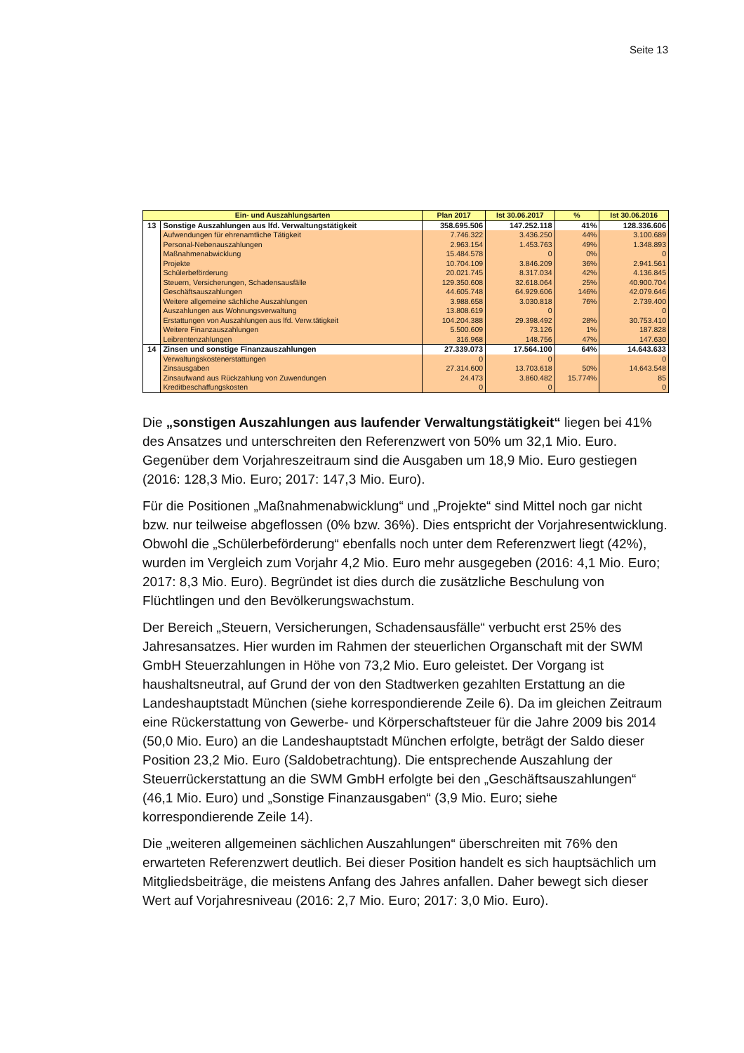Seite 13
| Ein- und Auszahlungsarten | | Plan 2017 | Ist 30.06.2017 | % | Ist 30.06.2016 |
| --- | --- | --- | --- | --- | --- |
| 13 | Sonstige Auszahlungen aus lfd. Verwaltungstätigkeit | 358.695.506 | 147.252.118 | 41% | 128.336.606 |
| | Aufwendungen für ehrenamtliche Tätigkeit | 7.746.322 | 3.436.250 | 44% | 3.100.689 |
| | Personal-Nebenauszahlungen | 2.963.154 | 1.453.763 | 49% | 1.348.893 |
| | Maßnahmenabwicklung | 15.484.578 | 0 | 0% | 0 |
| | Projekte | 10.704.109 | 3.846.209 | 36% | 2.941.561 |
| | Schülerbeförderung | 20.021.745 | 8.317.034 | 42% | 4.136.845 |
| | Steuern, Versicherungen, Schadensausfälle | 129.350.608 | 32.618.064 | 25% | 40.900.704 |
| | Geschäftsauszahlungen | 44.605.748 | 64.929.606 | 146% | 42.079.646 |
| | Weitere allgemeine sächliche Auszahlungen | 3.988.658 | 3.030.818 | 76% | 2.739.400 |
| | Auszahlungen aus Wohnungsverwaltung | 13.808.619 | 0 | | 0 |
| | Erstattungen von Auszahlungen aus lfd. Verw.tätigkeit | 104.204.388 | 29.398.492 | 28% | 30.753.410 |
| | Weitere Finanzauszahlungen | 5.500.609 | 73.126 | 1% | 187.828 |
| | Leibrentenzahlungen | 316.968 | 148.756 | 47% | 147.630 |
| 14 | Zinsen und sonstige Finanzauszahlungen | 27.339.073 | 17.564.100 | 64% | 14.643.633 |
| | Verwaltungskostenerstattungen | 0 | 0 | | 0 |
| | Zinsausgaben | 27.314.600 | 13.703.618 | 50% | 14.643.548 |
| | Zinsaufwand aus Rückzahlung von Zuwendungen | 24.473 | 3.860.482 | 15.774% | 85 |
| | Kreditbeschaffungskosten | 0 | 0 | | 0 |
Die „sonstigen Auszahlungen aus laufender Verwaltungstätigkeit“ liegen bei 41% des Ansatzes und unterschreiten den Referenzwert von 50% um 32,1 Mio. Euro. Gegenüber dem Vorjahreszeitraum sind die Ausgaben um 18,9 Mio. Euro gestiegen (2016: 128,3 Mio. Euro; 2017: 147,3 Mio. Euro).
Für die Positionen „Maßnahmenabwicklung“ und „Projekte“ sind Mittel noch gar nicht bzw. nur teilweise abgeflossen (0% bzw. 36%). Dies entspricht der Vorjahresentwicklung. Obwohl die „Schülerbeförderung“ ebenfalls noch unter dem Referenzwert liegt (42%), wurden im Vergleich zum Vorjahr 4,2 Mio. Euro mehr ausgegeben (2016: 4,1 Mio. Euro; 2017: 8,3 Mio. Euro). Begründet ist dies durch die zusätzliche Beschulung von Flüchtlingen und den Bevölkerungswachstum.
Der Bereich „Steuern, Versicherungen, Schadensausfälle“ verbucht erst 25% des Jahresansatzes. Hier wurden im Rahmen der steuerlichen Organschaft mit der SWM GmbH Steuerzahlungen in Höhe von 73,2 Mio. Euro geleistet. Der Vorgang ist haushaltsneutral, auf Grund der von den Stadtwerken gezahlten Erstattung an die Landeshauptstadt München (siehe korrespondierende Zeile 6). Da im gleichen Zeitraum eine Rückerstattung von Gewerbe- und Körperschaftsteuer für die Jahre 2009 bis 2014 (50,0 Mio. Euro) an die Landeshauptstadt München erfolgte, beträgt der Saldo dieser Position 23,2 Mio. Euro (Saldobetrachtung). Die entsprechende Auszahlung der Steuerrückerstattung an die SWM GmbH erfolgte bei den „Geschäftsauszahlungen“ (46,1 Mio. Euro) und „Sonstige Finanzausgaben“ (3,9 Mio. Euro; siehe korrespondierende Zeile 14).
Die „weiteren allgemeinen sächlichen Auszahlungen“ überschreiten mit 76% den erwarteten Referenzwert deutlich. Bei dieser Position handelt es sich hauptsächlich um Mitgliedsbeiträge, die meistens Anfang des Jahres anfallen. Daher bewegt sich dieser Wert auf Vorjahresniveau (2016: 2,7 Mio. Euro; 2017: 3,0 Mio. Euro).